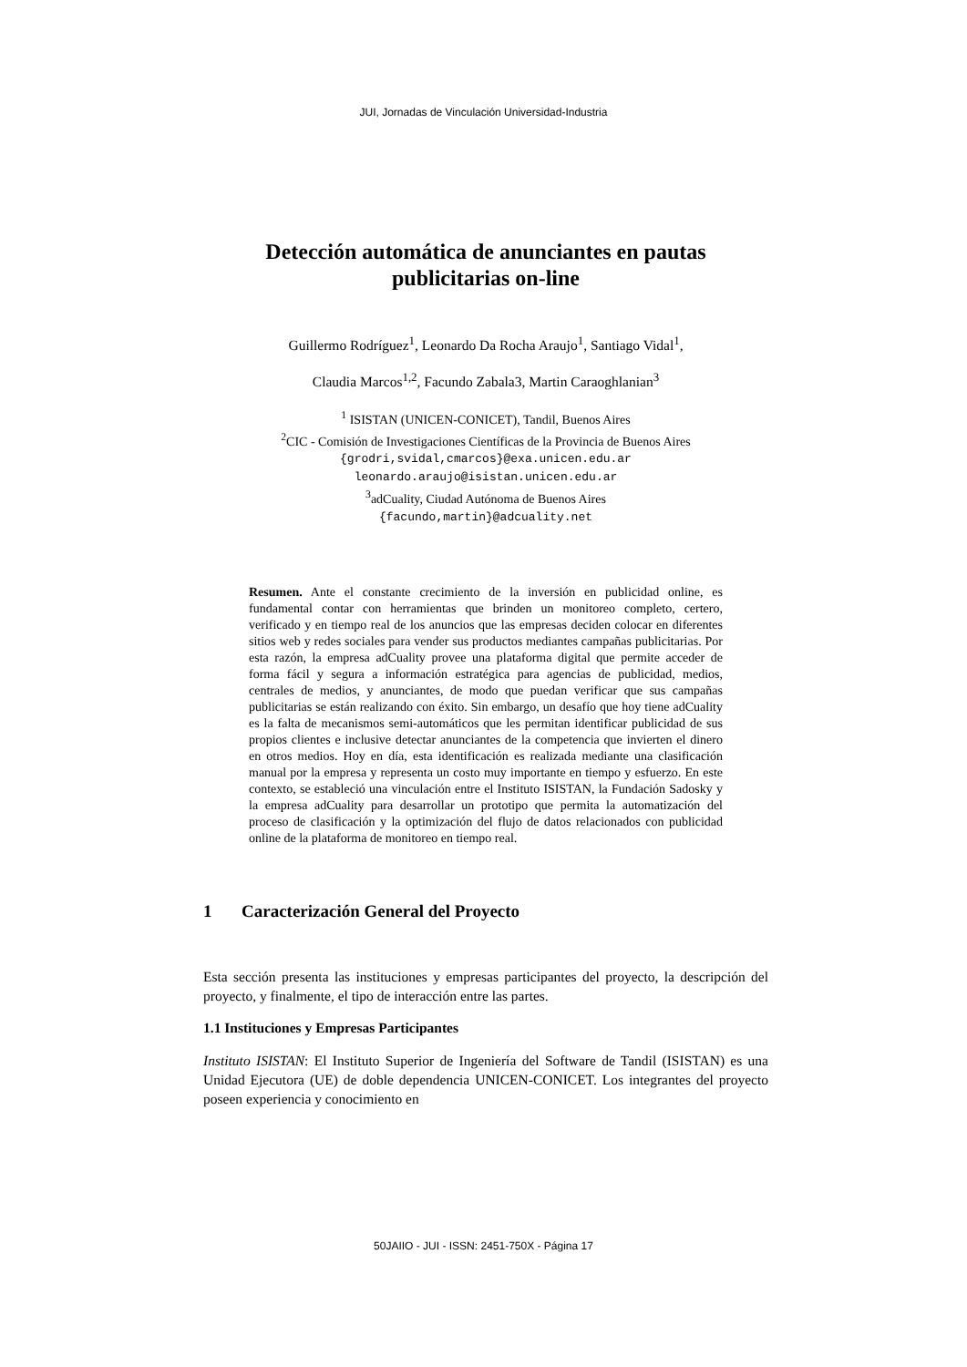JUI, Jornadas de Vinculación Universidad-Industria
Detección automática de anunciantes en pautas
publicitarias on-line
Guillermo Rodríguez<sup>1</sup>, Leonardo Da Rocha Araujo<sup>1</sup>, Santiago Vidal<sup>1</sup>,
Claudia Marcos<sup>1,2</sup>, Facundo Zabala3, Martin Caraoghlanian<sup>3</sup>
<sup>1</sup> ISISTAN (UNICEN-CONICET), Tandil, Buenos Aires
<sup>2</sup> CIC - Comisión de Investigaciones Científicas de la Provincia de Buenos Aires
{grodri,svidal,cmarcos}@exa.unicen.edu.ar
leonardo.araujo@isistan.unicen.edu.ar
<sup>3</sup> adCuality, Ciudad Autónoma de Buenos Aires
{facundo,martin}@adcuality.net
Resumen. Ante el constante crecimiento de la inversión en publicidad online, es fundamental contar con herramientas que brinden un monitoreo completo, certero, verificado y en tiempo real de los anuncios que las empresas deciden colocar en diferentes sitios web y redes sociales para vender sus productos mediantes campañas publicitarias. Por esta razón, la empresa adCuality provee una plataforma digital que permite acceder de forma fácil y segura a información estratégica para agencias de publicidad, medios, centrales de medios, y anunciantes, de modo que puedan verificar que sus campañas publicitarias se están realizando con éxito. Sin embargo, un desafío que hoy tiene adCuality es la falta de mecanismos semi-automáticos que les permitan identificar publicidad de sus propios clientes e inclusive detectar anunciantes de la competencia que invierten el dinero en otros medios. Hoy en día, esta identificación es realizada mediante una clasificación manual por la empresa y representa un costo muy importante en tiempo y esfuerzo. En este contexto, se estableció una vinculación entre el Instituto ISISTAN, la Fundación Sadosky y la empresa adCuality para desarrollar un prototipo que permita la automatización del proceso de clasificación y la optimización del flujo de datos relacionados con publicidad online de la plataforma de monitoreo en tiempo real.
1 Caracterización General del Proyecto
Esta sección presenta las instituciones y empresas participantes del proyecto, la descripción del proyecto, y finalmente, el tipo de interacción entre las partes.
1.1 Instituciones y Empresas Participantes
Instituto ISISTAN: El Instituto Superior de Ingeniería del Software de Tandil (ISISTAN) es una Unidad Ejecutora (UE) de doble dependencia UNICEN-CONICET. Los integrantes del proyecto poseen experiencia y conocimiento en
50JAIIO - JUI - ISSN: 2451-750X - Página 17